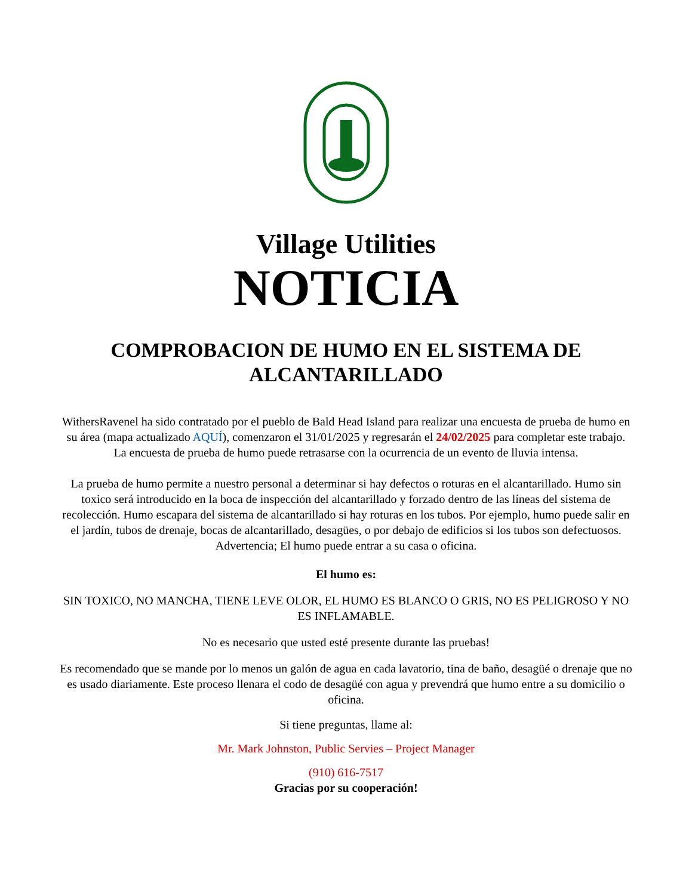Village Utilities
NOTICIA
COMPROBACION DE HUMO EN EL SISTEMA DE ALCANTARILLADO
WithersRavenel ha sido contratado por el pueblo de Bald Head Island para realizar una encuesta de prueba de humo en su área (mapa actualizado AQUÍ), comenzaron el 31/01/2025 y regresarán el 24/02/2025 para completar este trabajo. La encuesta de prueba de humo puede retrasarse con la ocurrencia de un evento de lluvia intensa.
La prueba de humo permite a nuestro personal a determinar si hay defectos o roturas en el alcantarillado. Humo sin toxico será introducido en la boca de inspección del alcantarillado y forzado dentro de las líneas del sistema de recolección. Humo escapara del sistema de alcantarillado si hay roturas en los tubos. Por ejemplo, humo puede salir en el jardín, tubos de drenaje, bocas de alcantarillado, desagües, o por debajo de edificios si los tubos son defectuosos. Advertencia; El humo puede entrar a su casa o oficina.
El humo es:
SIN TOXICO, NO MANCHA, TIENE LEVE OLOR, EL HUMO ES BLANCO O GRIS, NO ES PELIGROSO Y NO ES INFLAMABLE.
No es necesario que usted esté presente durante las pruebas!
Es recomendado que se mande por lo menos un galón de agua en cada lavatorio, tina de baño, desagüé o drenaje que no es usado diariamente. Este proceso llenara el codo de desagüé con agua y prevendrá que humo entre a su domicilio o oficina.
Si tiene preguntas, llame al:
Mr. Mark Johnston, Public Servies – Project Manager
(910) 616-7517
Gracias por su cooperación!